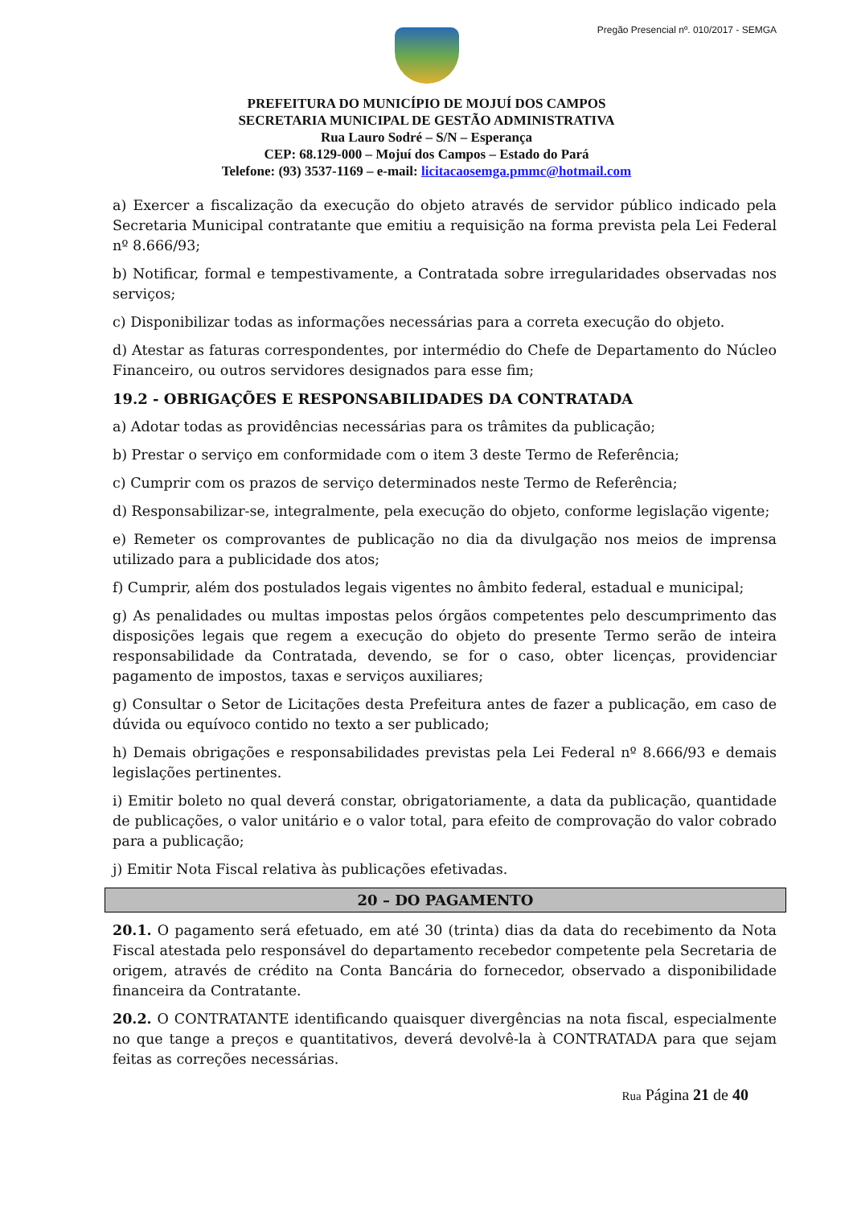Pregão Presencial nº. 010/2017 - SEMGA
PREFEITURA DO MUNICÍPIO DE MOJUÍ DOS CAMPOS
SECRETARIA MUNICIPAL DE GESTÃO ADMINISTRATIVA
Rua Lauro Sodré – S/N – Esperança
CEP: 68.129-000 – Mojuí dos Campos – Estado do Pará
Telefone: (93) 3537-1169 – e-mail: licitacaosemga.pmmc@hotmail.com
a) Exercer a fiscalização da execução do objeto através de servidor público indicado pela Secretaria Municipal contratante que emitiu a requisição na forma prevista pela Lei Federal nº 8.666/93;
b) Notificar, formal e tempestivamente, a Contratada sobre irregularidades observadas nos serviços;
c) Disponibilizar todas as informações necessárias para a correta execução do objeto.
d) Atestar as faturas correspondentes, por intermédio do Chefe de Departamento do Núcleo Financeiro, ou outros servidores designados para esse fim;
19.2 - OBRIGAÇÕES E RESPONSABILIDADES DA CONTRATADA
a) Adotar todas as providências necessárias para os trâmites da publicação;
b) Prestar o serviço em conformidade com o item 3 deste Termo de Referência;
c) Cumprir com os prazos de serviço determinados neste Termo de Referência;
d) Responsabilizar-se, integralmente, pela execução do objeto, conforme legislação vigente;
e) Remeter os comprovantes de publicação no dia da divulgação nos meios de imprensa utilizado para a publicidade dos atos;
f) Cumprir, além dos postulados legais vigentes no âmbito federal, estadual e municipal;
g) As penalidades ou multas impostas pelos órgãos competentes pelo descumprimento das disposições legais que regem a execução do objeto do presente Termo serão de inteira responsabilidade da Contratada, devendo, se for o caso, obter licenças, providenciar pagamento de impostos, taxas e serviços auxiliares;
g) Consultar o Setor de Licitações desta Prefeitura antes de fazer a publicação, em caso de dúvida ou equívoco contido no texto a ser publicado;
h) Demais obrigações e responsabilidades previstas pela Lei Federal nº 8.666/93 e demais legislações pertinentes.
i) Emitir boleto no qual deverá constar, obrigatoriamente, a data da publicação, quantidade de publicações, o valor unitário e o valor total, para efeito de comprovação do valor cobrado para a publicação;
j) Emitir Nota Fiscal relativa às publicações efetivadas.
20 – DO PAGAMENTO
20.1. O pagamento será efetuado, em até 30 (trinta) dias da data do recebimento da Nota Fiscal atestada pelo responsável do departamento recebedor competente pela Secretaria de origem, através de crédito na Conta Bancária do fornecedor, observado a disponibilidade financeira da Contratante.
20.2. O CONTRATANTE identificando quaisquer divergências na nota fiscal, especialmente no que tange a preços e quantitativos, deverá devolvê-la à CONTRATADA para que sejam feitas as correções necessárias.
Rua Página 21 de 40